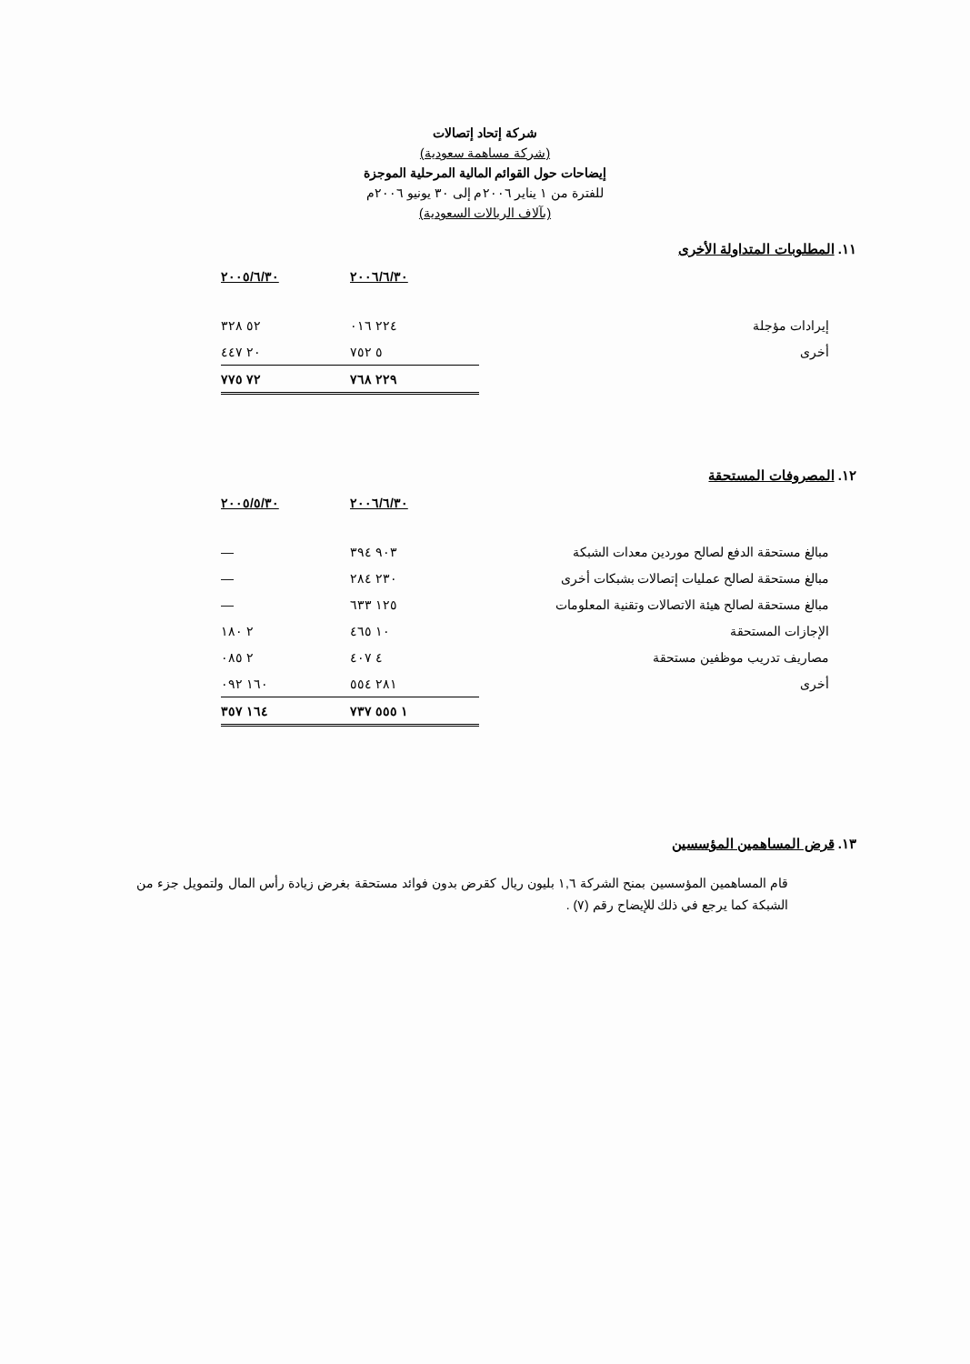شركة إتحاد إتصالات
(شركة مساهمة سعودية)
إيضاحات حول القوائم المالية المرحلية الموجزة
للفترة من ١ يناير ٢٠٠٦م إلى ٣٠ يونيو ٢٠٠٦م
(بآلاف الريالات السعودية)
١١. المطلوبات المتداولة الأخرى
| | ٢٠٠٦/٦/٣٠ | ٢٠٠٥/٦/٣٠ |
| --- | --- | --- |
| إيرادات مؤجلة | ٢٢٤ ٠١٦ | ٥٢ ٣٢٨ |
| أخرى | ٥ ٧٥٢ | ٢٠ ٤٤٧ |
| | ٢٢٩ ٧٦٨ | ٧٢ ٧٧٥ |
١٢. المصروفات المستحقة
| | ٢٠٠٦/٦/٣٠ | ٢٠٠٥/٥/٣٠ |
| --- | --- | --- |
| مبالغ مستحقة الدفع لصالح موردين معدات الشبكة | ٩٠٣ ٣٩٤ | — |
| مبالغ مستحقة لصالح عمليات إتصالات بشبكات أخرى | ٢٣٠ ٢٨٤ | — |
| مبالغ مستحقة لصالح هيئة الاتصالات وتقنية المعلومات | ١٢٥ ٦٣٣ | — |
| الإجازات المستحقة | ١٠ ٤٦٥ | ٢ ١٨٠ |
| مصاريف تدريب موظفين مستحقة | ٤ ٤٠٧ | ٢ ٠٨٥ |
| أخرى | ٢٨١ ٥٥٤ | ١٦٠ ٠٩٢ |
| | ١ ٥٥٥ ٧٣٧ | ١٦٤ ٣٥٧ |
١٣. قرض المساهمين المؤسسين
قام المساهمين المؤسسين بمنح الشركة ١,٦ بليون ريال كقرض بدون فوائد مستحقة بغرض زيادة رأس المال ولتمويل جزء من الشبكة كما يرجع في ذلك للإيضاح رقم (٧) .